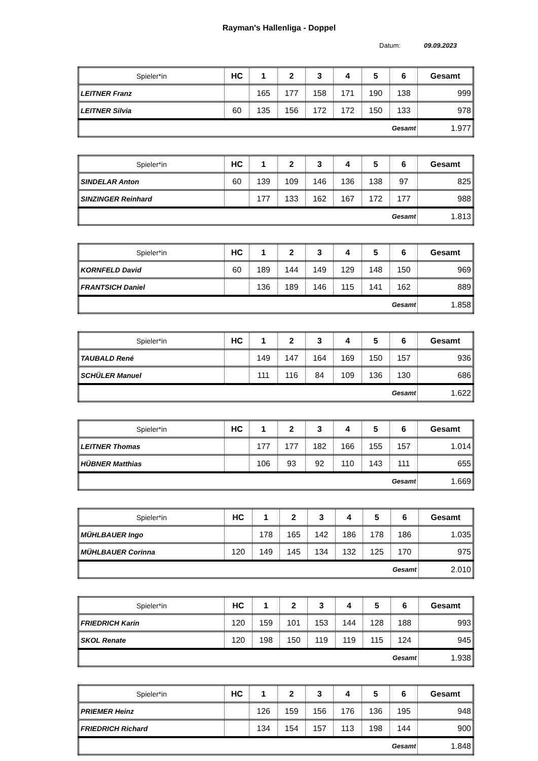Rayman's Hallenliga - Doppel
Datum: 09.09.2023
| Spieler*in | HC | 1 | 2 | 3 | 4 | 5 | 6 | Gesamt |
| --- | --- | --- | --- | --- | --- | --- | --- | --- |
| LEITNER Franz | | 165 | 177 | 158 | 171 | 190 | 138 | 999 |
| LEITNER Silvia | 60 | 135 | 156 | 172 | 172 | 150 | 133 | 978 |
| Gesamt | | | | | | | | 1.977 |
| Spieler*in | HC | 1 | 2 | 3 | 4 | 5 | 6 | Gesamt |
| --- | --- | --- | --- | --- | --- | --- | --- | --- |
| SINDELAR Anton | 60 | 139 | 109 | 146 | 136 | 138 | 97 | 825 |
| SINZINGER Reinhard | | 177 | 133 | 162 | 167 | 172 | 177 | 988 |
| Gesamt | | | | | | | | 1.813 |
| Spieler*in | HC | 1 | 2 | 3 | 4 | 5 | 6 | Gesamt |
| --- | --- | --- | --- | --- | --- | --- | --- | --- |
| KORNFELD David | 60 | 189 | 144 | 149 | 129 | 148 | 150 | 969 |
| FRANTSICH Daniel | | 136 | 189 | 146 | 115 | 141 | 162 | 889 |
| Gesamt | | | | | | | | 1.858 |
| Spieler*in | HC | 1 | 2 | 3 | 4 | 5 | 6 | Gesamt |
| --- | --- | --- | --- | --- | --- | --- | --- | --- |
| TAUBALD René | | 149 | 147 | 164 | 169 | 150 | 157 | 936 |
| SCHÜLER Manuel | | 111 | 116 | 84 | 109 | 136 | 130 | 686 |
| Gesamt | | | | | | | | 1.622 |
| Spieler*in | HC | 1 | 2 | 3 | 4 | 5 | 6 | Gesamt |
| --- | --- | --- | --- | --- | --- | --- | --- | --- |
| LEITNER Thomas | | 177 | 177 | 182 | 166 | 155 | 157 | 1.014 |
| HÜBNER Matthias | | 106 | 93 | 92 | 110 | 143 | 111 | 655 |
| Gesamt | | | | | | | | 1.669 |
| Spieler*in | HC | 1 | 2 | 3 | 4 | 5 | 6 | Gesamt |
| --- | --- | --- | --- | --- | --- | --- | --- | --- |
| MÜHLBAUER Ingo | | 178 | 165 | 142 | 186 | 178 | 186 | 1.035 |
| MÜHLBAUER Corinna | 120 | 149 | 145 | 134 | 132 | 125 | 170 | 975 |
| Gesamt | | | | | | | | 2.010 |
| Spieler*in | HC | 1 | 2 | 3 | 4 | 5 | 6 | Gesamt |
| --- | --- | --- | --- | --- | --- | --- | --- | --- |
| FRIEDRICH Karin | 120 | 159 | 101 | 153 | 144 | 128 | 188 | 993 |
| SKOL Renate | 120 | 198 | 150 | 119 | 119 | 115 | 124 | 945 |
| Gesamt | | | | | | | | 1.938 |
| Spieler*in | HC | 1 | 2 | 3 | 4 | 5 | 6 | Gesamt |
| --- | --- | --- | --- | --- | --- | --- | --- | --- |
| PRIEMER Heinz | | 126 | 159 | 156 | 176 | 136 | 195 | 948 |
| FRIEDRICH Richard | | 134 | 154 | 157 | 113 | 198 | 144 | 900 |
| Gesamt | | | | | | | | 1.848 |